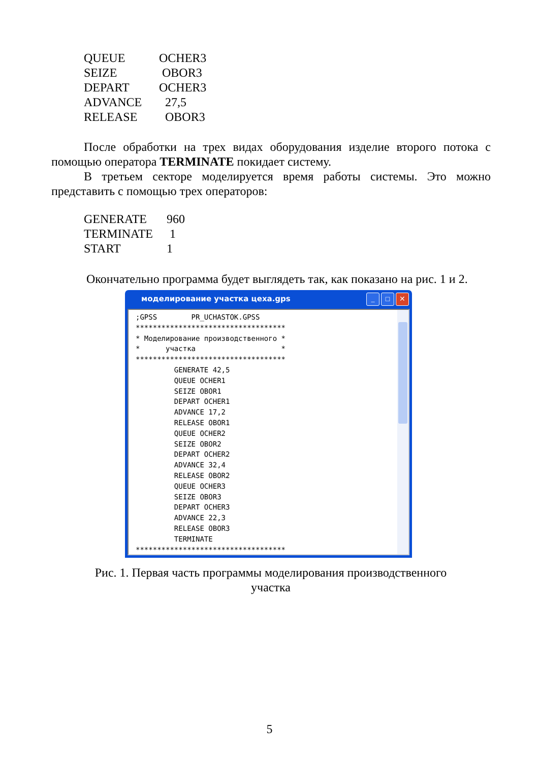| QUEUE | OCHER3 |
| SEIZE | OBOR3 |
| DEPART | OCHER3 |
| ADVANCE | 27,5 |
| RELEASE | OBOR3 |
После обработки на трех видах оборудования изделие второго потока с помощью оператора TERMINATE покидает систему.
В третьем секторе моделируется время работы системы. Это можно представить с помощью трех операторов:
| GENERATE | 960 |
| TERMINATE | 1 |
| START | 1 |
Окончательно программа будет выглядеть так, как показано на рис. 1 и 2.
моделирование участка цеха.gps
_ □ ✕
;GPSS        PR_UCHASTOK.GPSS
***********************************
* Моделирование производственного *
*      участка                    *
***********************************
         GENERATE 42,5
         QUEUE OCHER1
         SEIZE OBOR1
         DEPART OCHER1
         ADVANCE 17,2
         RELEASE OBOR1
         QUEUE OCHER2
         SEIZE OBOR2
         DEPART OCHER2
         ADVANCE 32,4
         RELEASE OBOR2
         QUEUE OCHER3
         SEIZE OBOR3
         DEPART OCHER3
         ADVANCE 22,3
         RELEASE OBOR3
         TERMINATE
***********************************
Рис. 1. Первая часть программы моделирования производственного участка
5